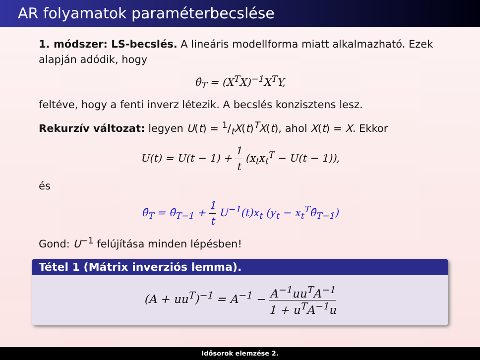AR folyamatok paraméterbecslése
1. módszer: LS-becslés. A lineáris modellforma miatt alkalmazható. Ezek alapján adódik, hogy
θ̂<sub>T</sub> = (X<sup>T</sup>X)<sup>−1</sup>X<sup>T</sup>Y,
feltéve, hogy a fenti inverz létezik. A becslés konzisztens lesz.
Rekurzív változat: legyen U(t) = 1/tX(t)<sup>T</sup>X(t), ahol X(t) = X. Ekkor
U(t) = U(t − 1) + 1 t (x<sub>t</sub>x<sub>t</sub><sup>T</sup> − U(t − 1)),
és
θ̂<sub>T</sub> = θ̂<sub>T−1</sub> + 1 t U<sup>−1</sup>(t)x<sub>t</sub> (y<sub>t</sub> − x<sub>t</sub><sup>T</sup>θ̂<sub>T−1</sub>)
Gond: U<sup>−1</sup> felújítása minden lépésben!
Tétel 1 (Mátrix inverziós lemma).
(A + uu<sup>T</sup>)<sup>−1</sup> = A<sup>−1</sup> − A<sup>−1</sup>uu<sup>T</sup>A<sup>−1</sup> 1 + u<sup>T</sup>A<sup>−1</sup>u
Idősorok elemzése 2.